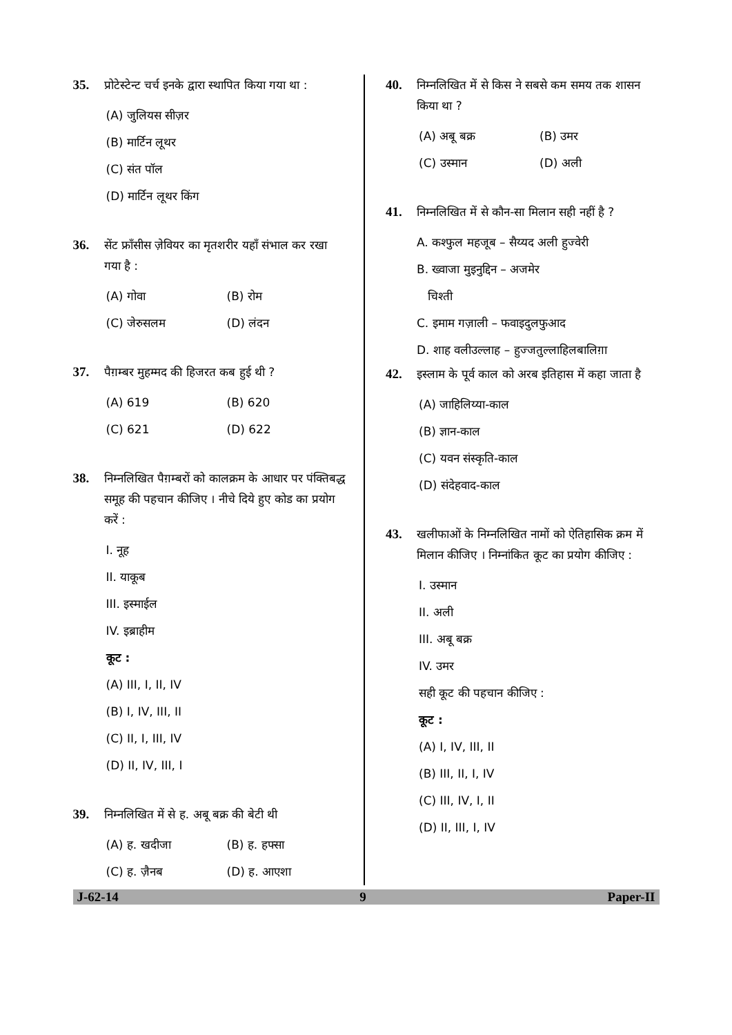35. प्रोटेस्टेन्ट चर्च इनके द्वारा स्थापित किया गया था :
(A) जुलियस सीज़र
(B) मार्टिन लूथर
(C) संत पॉल
(D) मार्टिन लूथर किंग
36. सेंट फ्राँसीस ज़ेवियर का मृतशरीर यहाँ संभाल कर रखा गया है :
(A) गोवा (B) रोम
(C) जेरुसलम (D) लंदन
37. पैग़म्बर मुहम्मद की हिजरत कब हुई थी ?
(A) 619 (B) 620
(C) 621 (D) 622
38. निम्नलिखित पैग़म्बरों को कालक्रम के आधार पर पंक्तिबद्ध समूह की पहचान कीजिए । नीचे दिये हुए कोड का प्रयोग करें :
I. नूह
II. याकूब
III. इस्माईल
IV. इब्राहीम
कूट :
(A) III, I, II, IV
(B) I, IV, III, II
(C) II, I, III, IV
(D) II, IV, III, I
39. निम्नलिखित में से ह. अबू बक्र की बेटी थी
(A) ह. खदीजा (B) ह. हफ्सा
(C) ह. ज़ैनब (D) ह. आएशा
40. निम्नलिखित में से किस ने सबसे कम समय तक शासन किया था ?
(A) अबू बक्र (B) उमर
(C) उस्मान (D) अली
41. निम्नलिखित में से कौन-सा मिलान सही नहीं है ?
A. कश्फुल महजूब – सैय्यद अली हुज्वेरी
B. ख्वाजा मुइनुद्दिन – अजमेर
चिश्ती
C. इमाम गज़ाली – फवाइदुलफुआद
D. शाह वलीउल्लाह – हुज्जतुल्लाहिलबालिग़ा
42. इस्लाम के पूर्व काल को अरब इतिहास में कहा जाता है
(A) जाहिलिय्या-काल
(B) ज्ञान-काल
(C) यवन संस्कृति-काल
(D) संदेहवाद-काल
43. खलीफाओं के निम्नलिखित नामों को ऐतिहासिक क्रम में मिलान कीजिए । निम्नांकित कूट का प्रयोग कीजिए :
I. उस्मान
II. अली
III. अबू बक्र
IV. उमर
सही कूट की पहचान कीजिए :
कूट :
(A) I, IV, III, II
(B) III, II, I, IV
(C) III, IV, I, II
(D) II, III, I, IV
J-62-14 9 Paper-II